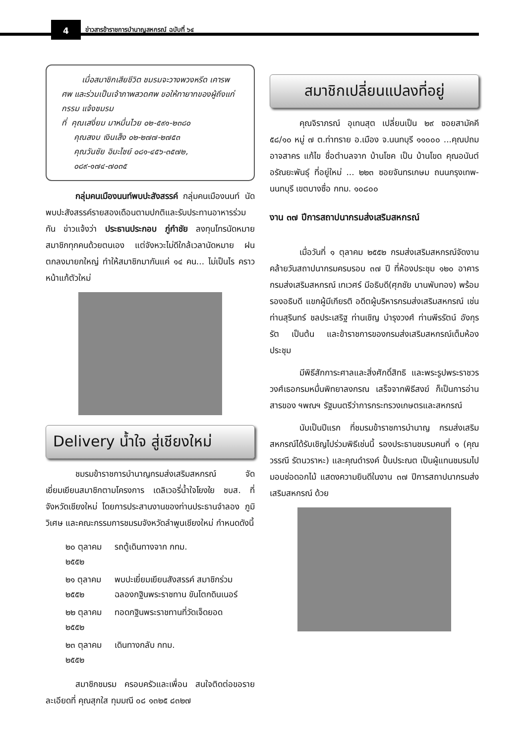4
ข่าวสารข้าราชการบำนาญสหกรณ์ ฉบับที่ ๖๔
เมื่อสมาชิกเสียชีวิต ชมรมจะวางพวงหรีด เคารพศพ และร่วมเป็นเจ้าภาพสวดศพ ขอให้ทายาทของผู้ถึงแก่กรรม แจ้งชมรม
ที่ คุณเสงี่ยม มาหมื่นไวย ๐๒-๕๙๑-๒๓๘๐
คุณสงบ เงินเส็ง ๐๒-๒๗๗-๒๗๕๓
คุณวันชัย อิมะไชย์ ๐๘๑-๔๕๖-๓๕๗๒,
๐๘๙-๑๗๔-๗๐๓๕
กลุ่มคนเมืองนนท์พบปะสังสรรค์ กลุ่มคนเมืองนนท์ นัดพบปะสังสรรค์รายสองเดือนตามปกติและรับประทานอาหารร่วมกัน ข่าวแจ้งว่า ประธานประกอบ ภู่กำชัย ลงทุนโทรนัดหมายสมาชิกทุกคนด้วยตนเอง แต่จังหวะไม่ดีใกล้เวลานัดหมาย ฝนตกลงมายกใหญ่ ทำให้สมาชิกมากันแค่ ๑๔ คน... ไม่เป็นไร คราวหน้าแก้ตัวใหม่
Delivery น้ำใจ สู่เชียงใหม่
ชมรมข้าราชการบำนาญกรมส่งเสริมสหกรณ์ จัดเยี่ยมเยียนสมาชิกตามโครงการ เดลิเวอรี่น้ำใจโยงใย ชบส. ที่จังหวัดเชียงใหม่ โดยการประสานงานของท่านประธานจำลอง ภูมิวิเศษ และคณะกรรมการชมรมจังหวัดลำพูนเชียงใหม่ กำหนดดังนี้
| ๒๐ ตุลาคม ๒๕๕๒ | รถตู้เดินทางจาก กทม. |
| ๒๑ ตุลาคม ๒๕๕๒ | พบปะเยี่ยมเยียนสังสรรค์ สมาชิกร่วมฉลองกฐินพระราชทาน ขันโตกดินเนอร์ |
| ๒๒ ตุลาคม ๒๕๕๒ | ทอดกฐินพระราชทานที่วัดเจ็ดยอด |
| ๒๓ ตุลาคม ๒๕๕๒ | เดินทางกลับ กทม. |
สมาชิกชมรม ครอบครัวและเพื่อน สนใจติดต่อขอรายละเอียดที่ คุณสุกใส ทุมมณี ๐๘ ๑๓๒๕ ๘๓๒๗
สมาชิกเปลี่ยนแปลงที่อยู่
คุณจิราภรณ์ อุเทนสุต เปลี่ยนเป็น ๒๙ ซอยสามัคคี ๕๘/๑๐ หมู่ ๗ ต.ท่าทราย อ.เมือง จ.นนทบุรี ๑๑๐๐๐ ...คุณปถม อาจสาคร แก้ไข ชื่อตำบลจาก บ้านโชค เป็น บ้านโขด คุณอนันต์ อรัณยะพันธุ์ ที่อยู่ใหม่ ... ๒๒๓ ซอยจันทรเกษม ถนนกรุงเทพ-นนทบุรี เขตบางซื่อ กทม. ๑๐๘๐๐
งาน ๓๗ ปีการสถาปนากรมส่งเสริมสหกรณ์
เมื่อวันที่ ๑ ตุลาคม ๒๕๕๒ กรมส่งเสริมสหกรณ์จัดงานคล้ายวันสถาปนากรมครบรอบ ๓๗ ปี ที่ห้องประชุม ๑๒๐ อาคารกรมส่งเสริมสหกรณ์ เทเวศร์ มีอธิบดี(ศุภชัย บานพับทอง) พร้อมรองอธิบดี แขกผู้มีเกียรติ อดีตผู้บริหารกรมส่งเสริมสหกรณ์ เช่น ท่านสุรินทร์ ชลประเสริฐ ท่านเชิญ บำรุงวงศ์ ท่านพีรรัตน์ อังกุรรัต เป็นต้น และข้าราชการของกรมส่งเสริมสหกรณ์เต็มห้องประชุม
มีพิธีสักการะศาลและสิ่งศักดิ์สิทธิ และพระรูปพระราชวรวงศ์เธอกรมหมื่นพิทยาลงกรณ เสร็จจากพิธีสงฆ์ ก็เป็นการอ่านสารของ ฯพณฯ รัฐมนตรีว่าการกระทรวงเกษตรและสหกรณ์
นับเป็นปีแรก ที่ชมรมข้าราชการบำนาญ กรมส่งเสริมสหกรณ์ได้รับเชิญไปร่วมพิธีเช่นนี้ รองประธานชมรมคนที่ ๑ (คุณวรรณี รัตนวราหะ) และคุณดำรงค์ ปั้นประณต เป็นผู้แทนชมรมไปมอบช่อดอกไม้ แสดงความยินดีในงาน ๓๗ ปีการสถาปนากรมส่งเสริมสหกรณ์ ด้วย